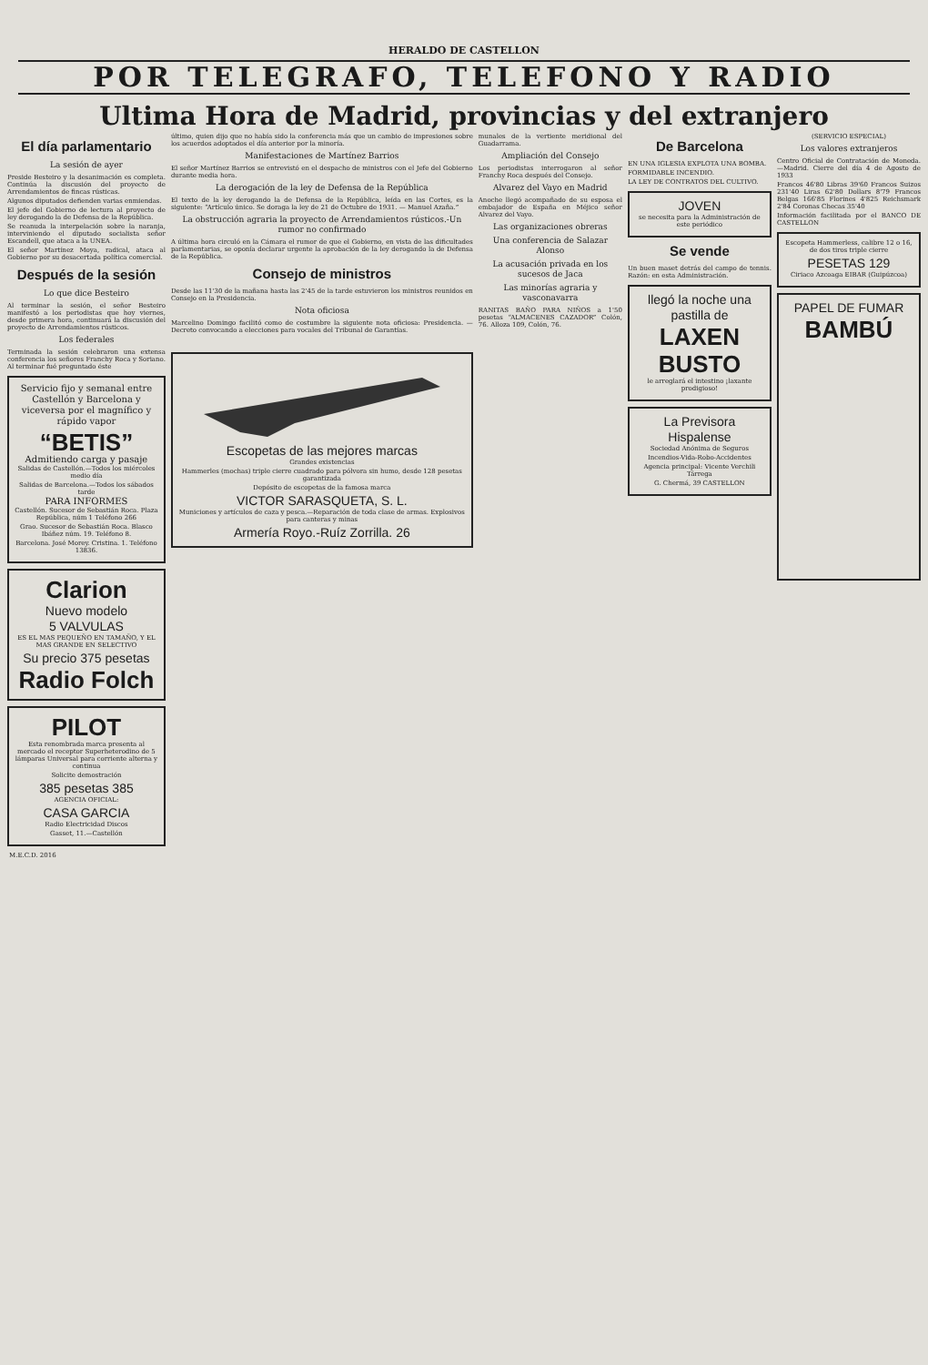HERALDO DE CASTELLON
POR TELEGRAFO, TELEFONO Y RADIO
Ultima Hora de Madrid, provincias y del extranjero
El día parlamentario
La sesión de ayer
Preside Besteiro y la desanimación es completa. Continúa la discusión del proyecto de Arrendamientos de fincas rústicas.
Algunos diputados defienden varias enmiendas.
El jefe del Gobierno de lectura al proyecto de ley derogando la de Defensa de la República.
Se reanuda la interpelación sobre la naranja, interviniendo el diputado socialista señor Escandell, que ataca a la UNEA.
El señor Martínez Moya, radical, ataca al Gobierno por su desacertada política comercial.
Después de la sesión
Lo que dice Besteiro
Al terminar la sesión, el señor Besteiro manifestó a los periodistas que hoy viernes, desde primera hora, continuará la discusión del proyecto de Arrendamientos rústicos.
Los federales
Terminada la sesión celebraron una extensa conferencia los señores Franchy Roca y Soriano. Al terminar fué preguntado éste
Servicio fijo y semanal entre Castellón y Barcelona y viceversa por el magnífico y rápido vapor
“BETIS”
Admitiendo carga y pasaje
Salidas de Castellón.—Todos los miércoles medio día
Salidas de Barcelona.—Todos los sábados tarde
PARA INFORMES
Castellón. Sucesor de Sebastián Roca. Plaza República, núm 1 Teléfono 266
Grao. Sucesor de Sebastián Roca. Blasco Ibáñez núm. 19. Teléfono 8.
Barcelona. José Morey. Cristina. 1. Teléfono 13836.
Clarion
Nuevo modelo
5 VALVULAS
ES EL MAS PEQUEÑO EN TAMAÑO, Y EL MAS GRANDE EN SELECTIVO
Su precio 375 pesetas
Radio Folch
PILOT
Esta renombrada marca presenta al mercado el receptor Superheterodino de 5 lámparas Universal para corriente alterna y continua
Solicite demostración
385 pesetas 385
AGENCIA OFICIAL:
CASA GARCIA
Radio Electricidad Discos
Gasset, 11.—Castellón
último, quien dijo que no había sido la conferencia más que un cambio de impresiones sobre los acuerdos adoptados el día anterior por la minoría.
Manifestaciones de Martínez Barrios
El señor Martínez Barrios se entrevistó en el despacho de ministros con el Jefe del Gobierno durante media hora.
La derogación de la ley de Defensa de la República
El texto de la ley derogando la de Defensa de la República, leída en las Cortes, es la siguiente: “Artículo único. Se doraga la ley de 21 de Octubre de 1931. — Manuel Azaña.”
La obstrucción agraria la proyecto de Arrendamientos rústicos.-Un rumor no confirmado
A última hora circuló en la Cámara el rumor de que el Gobierno, en vista de las dificultades parlamentarias, se oponía declarar urgente la aprobación de la ley derogando la de Defensa de la República.
Consejo de ministros
Desde las 11'30 de la mañana hasta las 2'45 de la tarde estuvieron los ministros reunidos en Consejo en la Presidencia.
Nota oficiosa
Marcelino Domingo facilitó como de costumbre la siguiente nota oficiosa: Presidencia. — Decreto convocando a elecciones para vocales del Tribunal de Garantías.
Escopetas de las mejores marcas
Grandes existencias
Hammerles (mochas) triple cierre cuadrado para pólvora sin humo, desde 128 pesetas garantizada
Depósito de escopetas de la famosa marca
VICTOR SARASQUETA, S. L.
Municiones y artículos de caza y pesca.—Reparación de toda clase de armas. Explosivos para canteras y minas
Armería Royo.-Ruíz Zorrilla. 26
munales de la vertiente meridional del Guadarrama.
Ampliación del Consejo
Los periodistas interrogaron al señor Franchy Roca después del Consejo.
Alvarez del Vayo en Madrid
Anoche llegó acompañado de su esposa el embajador de España en Méjico señor Alvarez del Vayo.
Las organizaciones obreras
Una conferencia de Salazar Alonso
La acusación privada en los sucesos de Jaca
Las minorías agraria y vasconavarra
RANITAS BAÑO PARA NIÑOS a 1'50 pesetas “ALMACENES CAZADOR” Colón, 76. Alloza 109, Colón, 76.
De Barcelona
EN UNA IGLESIA EXPLOTA UNA BOMBA.
FORMIDABLE INCENDIO.
LA LEY DE CONTRATOS DEL CULTIVO.
JOVEN
se necesita para la Administración de este periódico
Se vende
Un buen maset detrás del campo de tennis. Razón: en esta Administración.
llegó la noche una pastilla de
LAXEN BUSTO
le arreglará el intestino ¡laxante prodigioso!
La Previsora Hispalense
Sociedad Anónima de Seguros
Incendios-Vida-Robo-Accidentes
Agencia principal: Vicente Verchili Tárrega
G. Chermá, 39 CASTELLON
(SERVICIO ESPECIAL)
Los valores extranjeros
Centro Oficial de Contratación de Moneda.—Madrid. Cierre del día 4 de Agosto de 1933
Francos 46'80 Libras 39'60 Francos Suizos 231'40 Liras 62'80 Dollars 8'79 Francos Belgas 166'85 Florines 4'825 Reichsmark 2'84 Coronas Checas 35'40
Información facilitada por el BANCO DE CASTELLON
Escopeta Hammerless, calibre 12 o 16, de dos tiros triple cierre
PESETAS 129
Ciriaco Azcoaga EIBAR (Guipúzcoa)
PAPEL DE FUMAR
BAMBÚ
M.E.C.D. 2016